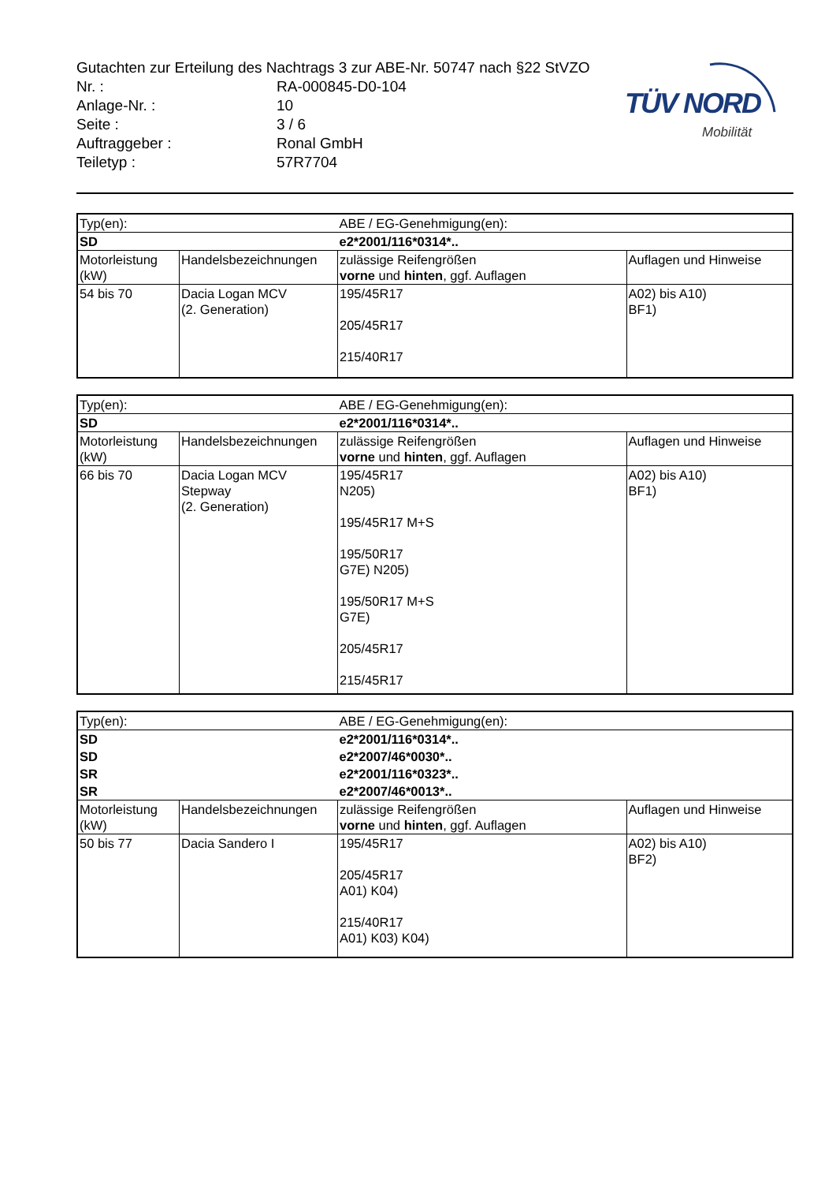TÜV NORD
Mobilität
Gutachten zur Erteilung des Nachtrags 3 zur ABE-Nr. 50747 nach §22 StVZO
Nr. : RA-000845-D0-104
Anlage-Nr. : 10
Seite : 3 / 6
Auftraggeber : Ronal GmbH
Teiletyp : 57R7704
| Typ(en): | | ABE / EG-Genehmigung(en): | |
| SD | | e2*2001/116*0314*.. | |
| Motorleistung (kW) | Handelsbezeichnungen | zulässige Reifengrößen vorne und hinten , ggf. Auflagen | Auflagen und Hinweise |
| 54 bis 70 | Dacia Logan MCV (2. Generation) | 195/45R17 205/45R17 215/40R17 | A02) bis A10) BF1) |
| Typ(en): | | ABE / EG-Genehmigung(en): | |
| SD | | e2*2001/116*0314*.. | |
| Motorleistung (kW) | Handelsbezeichnungen | zulässige Reifengrößen vorne und hinten , ggf. Auflagen | Auflagen und Hinweise |
| 66 bis 70 | Dacia Logan MCV Stepway (2. Generation) | 195/45R17 N205) 195/45R17 M+S 195/50R17 G7E) N205) 195/50R17 M+S G7E) 205/45R17 215/45R17 | A02) bis A10) BF1) |
| Typ(en): | | ABE / EG-Genehmigung(en): | |
| SD | | e2*2001/116*0314*.. | |
| SD | | e2*2007/46*0030*.. | |
| SR | | e2*2001/116*0323*.. | |
| SR | | e2*2007/46*0013*.. | |
| Motorleistung (kW) | Handelsbezeichnungen | zulässige Reifengrößen vorne und hinten , ggf. Auflagen | Auflagen und Hinweise |
| 50 bis 77 | Dacia Sandero I | 195/45R17 205/45R17 A01) K04) 215/40R17 A01) K03) K04) | A02) bis A10) BF2) |